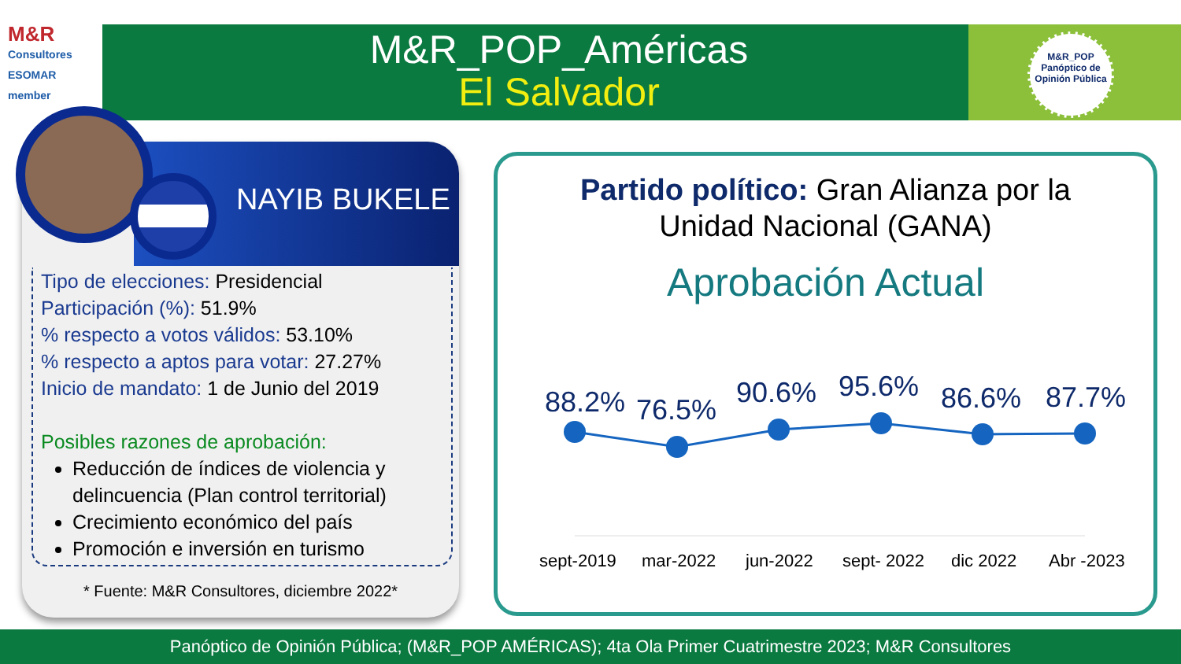M&R
Consultores ESOMAR member
M&R_POP_Américas
El Salvador
M&R_POP
Panóptico de Opinión Pública
NAYIB BUKELE
Tipo de elecciones: Presidencial
Participación (%): 51.9%
% respecto a votos válidos: 53.10%
% respecto a aptos para votar: 27.27%
Inicio de mandato: 1 de Junio del 2019
Posibles razones de aprobación:
Reducción de índices de violencia y delincuencia (Plan control territorial)
Crecimiento económico del país
Promoción e inversión en turismo
* Fuente: M&R Consultores, diciembre 2022*
Partido político: Gran Alianza por la
Unidad Nacional (GANA)
Aprobación Actual
88.2% 76.5%
90.6% 95.6% 86.6% 87.7%
sept-2019 mar-2022 jun-2022 sept- 2022 dic 2022 Abr -2023
Panóptico de Opinión Pública; (M&R_POP AMÉRICAS); 4ta Ola Primer Cuatrimestre 2023; M&R Consultores